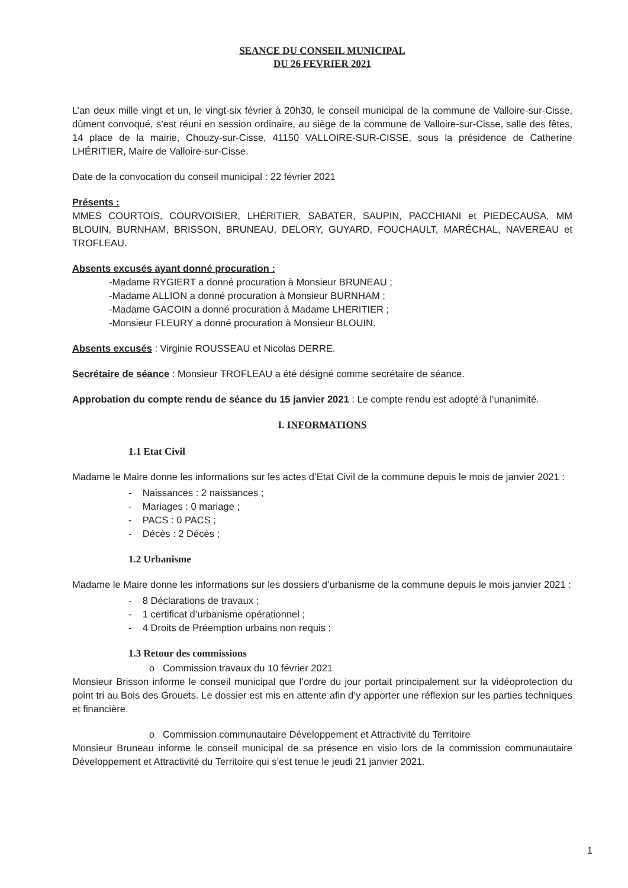SEANCE DU CONSEIL MUNICIPAL
DU 26 FEVRIER 2021
L’an deux mille vingt et un, le vingt-six février à 20h30, le conseil municipal de la commune de Valloire-sur-Cisse, dûment convoqué, s’est réuni en session ordinaire, au siège de la commune de Valloire-sur-Cisse, salle des fêtes, 14 place de la mairie, Chouzy-sur-Cisse, 41150 VALLOIRE-SUR-CISSE, sous la présidence de Catherine LHÉRITIER, Maire de Valloire-sur-Cisse.
Date de la convocation du conseil municipal : 22 février 2021
Présents :
MMES COURTOIS, COURVOISIER, LHÉRITIER, SABATER, SAUPIN, PACCHIANI et PIEDECAUSA, MM BLOUIN, BURNHAM, BRISSON, BRUNEAU, DELORY, GUYARD, FOUCHAULT, MARÉCHAL, NAVEREAU et TROFLEAU.
Absents excusés ayant donné procuration :
-Madame RYGIERT a donné procuration à Monsieur BRUNEAU ;
-Madame ALLION a donné procuration à Monsieur BURNHAM ;
-Madame GACOIN a donné procuration à Madame LHERITIER ;
-Monsieur FLEURY a donné procuration à Monsieur BLOUIN.
Absents excusés : Virginie ROUSSEAU et Nicolas DERRE.
Secrétaire de séance : Monsieur TROFLEAU a été désigné comme secrétaire de séance.
Approbation du compte rendu de séance du 15 janvier 2021 : Le compte rendu est adopté à l’unanimité.
I. INFORMATIONS
1.1 Etat Civil
Madame le Maire donne les informations sur les actes d’Etat Civil de la commune depuis le mois de janvier 2021 :
- Naissances : 2 naissances ;
- Mariages : 0 mariage ;
- PACS : 0 PACS ;
- Décès : 2 Décès ;
1.2 Urbanisme
Madame le Maire donne les informations sur les dossiers d’urbanisme de la commune depuis le mois janvier 2021 :
- 8 Déclarations de travaux ;
- 1 certificat d’urbanisme opérationnel ;
- 4 Droits de Préemption urbains non requis ;
1.3 Retour des commissions
o Commission travaux du 10 février 2021
Monsieur Brisson informe le conseil municipal que l’ordre du jour portait principalement sur la vidéoprotection du point tri au Bois des Grouets. Le dossier est mis en attente afin d’y apporter une réflexion sur les parties techniques et financière.
o Commission communautaire Développement et Attractivité du Territoire
Monsieur Bruneau informe le conseil municipal de sa présence en visio lors de la commission communautaire Développement et Attractivité du Territoire qui s’est tenue le jeudi 21 janvier 2021.
1